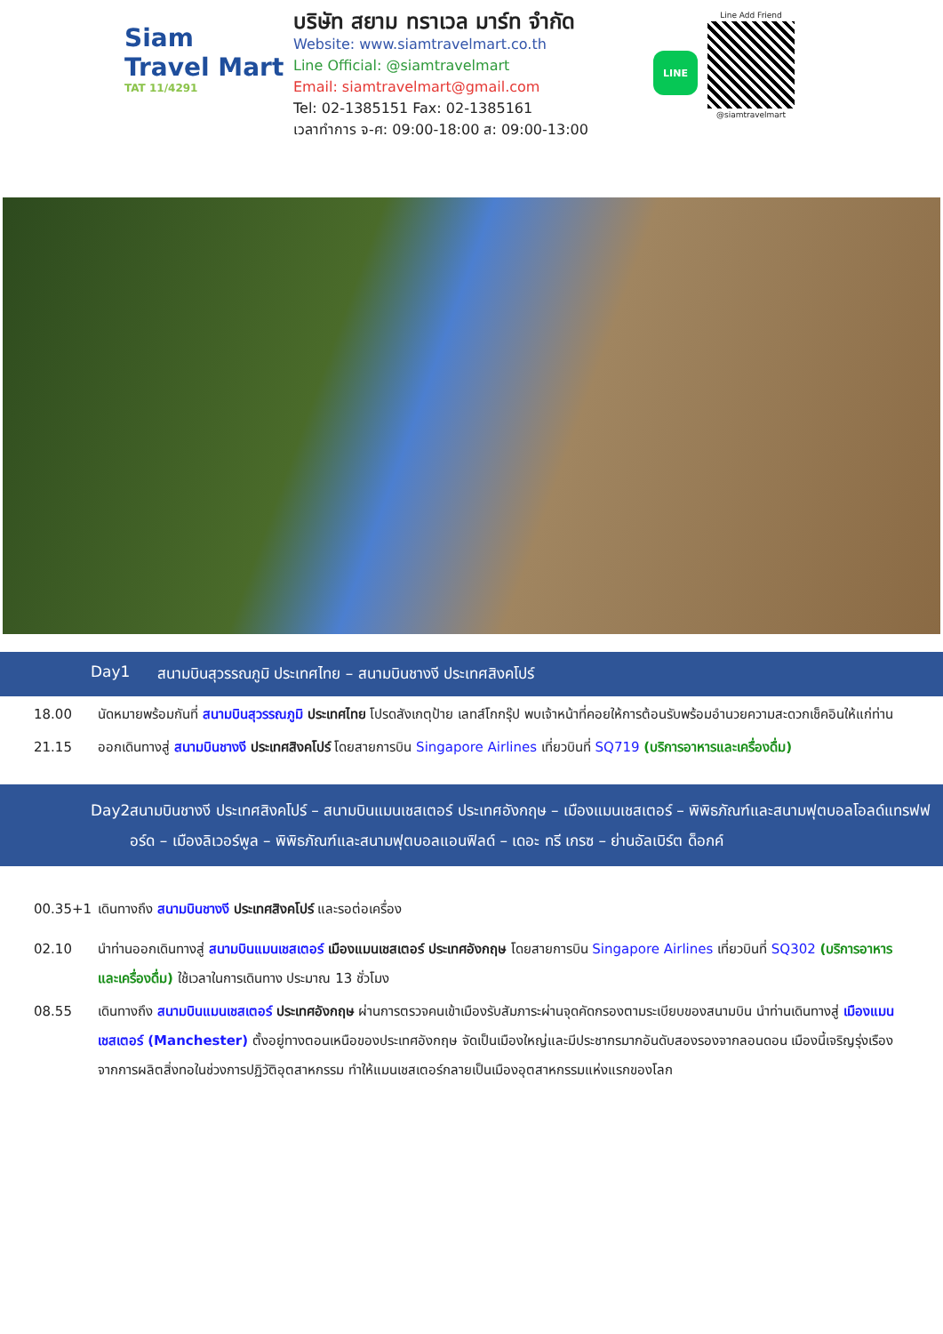Siam
Travel Mart
TAT 11/4291
บริษัท สยาม ทราเวล มาร์ท จำกัด
Website: www.siamtravelmart.co.th
Line Official: @siamtravelmart
Email: siamtravelmart@gmail.com
Tel: 02-1385151 Fax: 02-1385161
เวลาทำการ จ-ศ: 09:00-18:00 ส: 09:00-13:00
LINE
Line Add Friend
@siamtravelmart
Day1 สนามบินสุวรรณภูมิ ประเทศไทย – สนามบินชางงี ประเทศสิงคโปร์
18.00 นัดหมายพร้อมกันที่ สนามบินสุวรรณภูมิ ประเทศไทย โปรดสังเกตุป้าย เลทส์โกกรุ๊ป พบเจ้าหน้าที่คอยให้การต้อนรับพร้อมอำนวยความสะดวกเช็คอินให้แก่ท่าน
21.15 ออกเดินทางสู่ สนามบินชางงี ประเทศสิงคโปร์ โดยสายการบิน Singapore Airlines เที่ยวบินที่ SQ719 (บริการอาหารและเครื่องดื่ม)
Day2 สนามบินชางงี ประเทศสิงคโปร์ – สนามบินแมนเชสเตอร์ ประเทศอังกฤษ – เมืองแมนเชสเตอร์ – พิพิธภัณฑ์และสนามฟุตบอลโอลด์แทรฟฟอร์ด – เมืองลิเวอร์พูล – พิพิธภัณฑ์และสนามฟุตบอลแอนฟิลด์ – เดอะ ทรี เกรซ – ย่านอัลเบิร์ต ด็อกค์
00.35+1 เดินทางถึง สนามบินชางงี ประเทศสิงคโปร์ และรอต่อเครื่อง
02.10 นำท่านออกเดินทางสู่ สนามบินแมนเชสเตอร์ เมืองแมนเชสเตอร์ ประเทศอังกฤษ โดยสายการบิน Singapore Airlines เที่ยวบินที่ SQ302 (บริการอาหารและเครื่องดื่ม) ใช้เวลาในการเดินทาง ประมาณ 13 ชั่วโมง
08.55 เดินทางถึง สนามบินแมนเชสเตอร์ ประเทศอังกฤษ ผ่านการตรวจคนเข้าเมืองรับสัมภาระผ่านจุดคัดกรองตามระเบียบของสนามบิน นำท่านเดินทางสู่ เมืองแมนเชสเตอร์ (Manchester) ตั้งอยู่ทางตอนเหนือของประเทศอังกฤษ จัดเป็นเมืองใหญ่และมีประชากรมากอันดับสองรองจากลอนดอน เมืองนี้เจริญรุ่งเรืองจากการผลิตสิ่งทอในช่วงการปฏิวัติอุตสาหกรรม ทำให้แมนเชสเตอร์กลายเป็นเมืองอุตสาหกรรมแห่งแรกของโลก